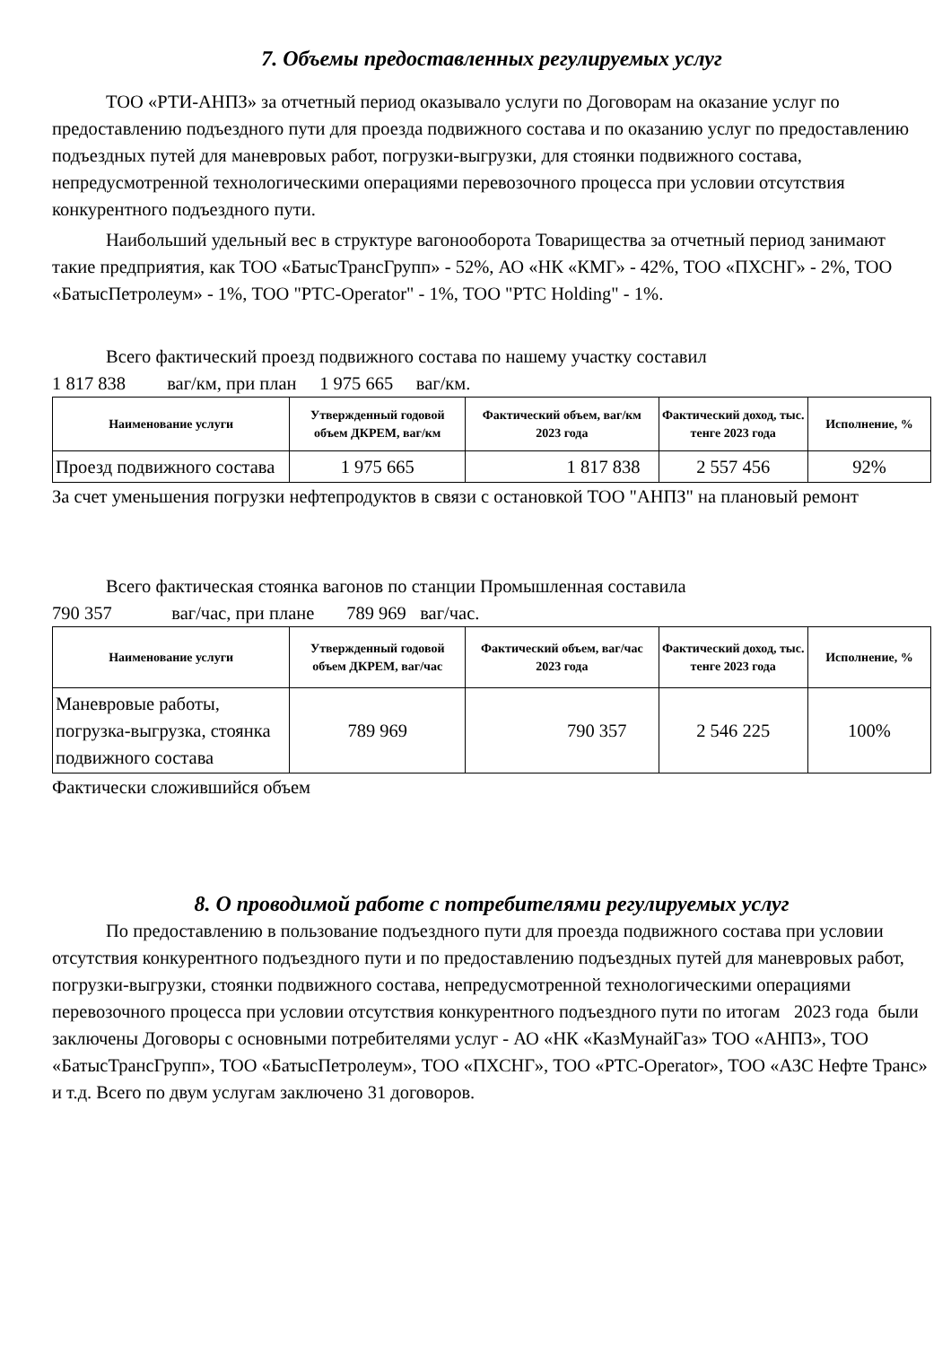7. Объемы предоставленных регулируемых услуг
ТОО «РТИ-АНПЗ» за отчетный период оказывало услуги по Договорам на оказание услуг по предоставлению подъездного пути для проезда подвижного состава и по оказанию услуг по предоставлению подъездных путей для маневровых работ, погрузки-выгрузки, для стоянки подвижного состава, непредусмотренной технологическими операциями перевозочного процесса при условии отсутствия конкурентного подъездного пути.
Наибольший удельный вес в структуре вагонооборота Товарищества за отчетный период занимают такие предприятия, как ТОО «БатысТрансГрупп» - 52%, АО «НК «КМГ» - 42%, ТОО «ПХСНГ» - 2%, ТОО «БатысПетролеум» - 1%, ТОО "PTC-Operator" - 1%, ТОО "PTC Holding" - 1%.
Всего фактический проезд подвижного состава по нашему участку составил
1 817 838 ваг/км, при план 1 975 665 ваг/км.
| Наименование услуги | Утвержденный годовой объем ДКРЕМ, ваг/км | Фактический объем, ваг/км 2023 года | Фактический доход, тыс. тенге 2023 года | Исполнение, % |
| --- | --- | --- | --- | --- |
| Проезд подвижного состава | 1 975 665 | 1 817 838 | 2 557 456 | 92% |
За счет уменьшения погрузки нефтепродуктов в связи с остановкой ТОО "АНПЗ" на плановый ремонт
Всего фактическая стоянка вагонов по станции Промышленная составила
790 357 ваг/час, при плане 789 969 ваг/час.
| Наименование услуги | Утвержденный годовой объем ДКРЕМ, ваг/час | Фактический объем, ваг/час 2023 года | Фактический доход, тыс. тенге 2023 года | Исполнение, % |
| --- | --- | --- | --- | --- |
| Маневровые работы, погрузка-выгрузка, стоянка подвижного состава | 789 969 | 790 357 | 2 546 225 | 100% |
Фактически сложившийся объем
8. О проводимой работе с потребителями регулируемых услуг
По предоставлению в пользование подъездного пути для проезда подвижного состава при условии отсутствия конкурентного подъездного пути и по предоставлению подъездных путей для маневровых работ, погрузки-выгрузки, стоянки подвижного состава, непредусмотренной технологическими операциями перевозочного процесса при условии отсутствия конкурентного подъездного пути по итогам 2023 года были заключены Договоры с основными потребителями услуг - АО «НК «КазМунайГаз» ТОО «АНПЗ», ТОО «БатысТрансГрупп», ТОО «БатысПетролеум», ТОО «ПХСНГ», ТОО «PTC-Operator», ТОО «АЗС Нефте Транс» и т.д. Всего по двум услугам заключено 31 договоров.